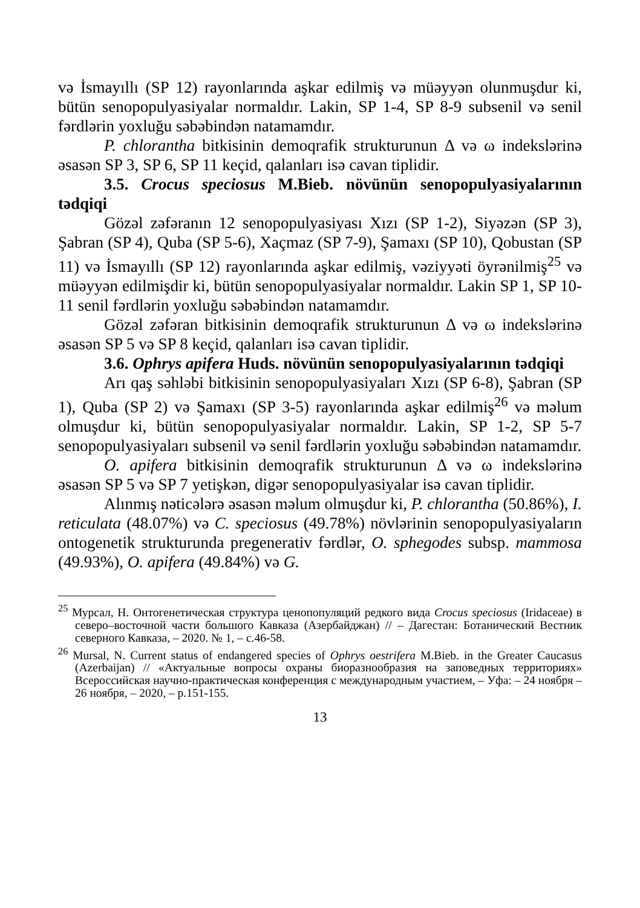və İsmayıllı (SP 12) rayonlarında aşkar edilmiş və müəyyən olunmuşdur ki, bütün senopopulyasiyalar normaldır. Lakin, SP 1-4, SP 8-9 subsenil və senil fərdlərin yoxluğu səbəbindən natamamdır.
P. chlorantha bitkisinin demoqrafik strukturunun Δ və ω indekslərinə əsasən SP 3, SP 6, SP 11 keçid, qalanları isə cavan tiplidir.
3.5. Crocus speciosus M.Bieb. növünün senopopulyasiyalarının tədqiqi
Gözəl zəfəranın 12 senopopulyasiyası Xızı (SP 1-2), Siyəzən (SP 3), Şabran (SP 4), Quba (SP 5-6), Xaçmaz (SP 7-9), Şamaxı (SP 10), Qobustan (SP 11) və İsmayıllı (SP 12) rayonlarında aşkar edilmiş, vəziyyəti öyrənilmiş<sup>25</sup> və müəyyən edilmişdir ki, bütün senopopulyasiyalar normaldır. Lakin SP 1, SP 10-11 senil fərdlərin yoxluğu səbəbindən natamamdır.
Gözəl zəfəran bitkisinin demoqrafik strukturunun Δ və ω indekslərinə əsasən SP 5 və SP 8 keçid, qalanları isə cavan tiplidir.
3.6. Ophrys apifera Huds. növünün senopopulyasiyalarının tədqiqi
Arı qaş səhləbi bitkisinin senopopulyasiyaları Xızı (SP 6-8), Şabran (SP 1), Quba (SP 2) və Şamaxı (SP 3-5) rayonlarında aşkar edilmiş<sup>26</sup> və məlum olmuşdur ki, bütün senopopulyasiyalar normaldır. Lakin, SP 1-2, SP 5-7 senopopulyasiyaları subsenil və senil fərdlərin yoxluğu səbəbindən natamamdır.
O. apifera bitkisinin demoqrafik strukturunun Δ və ω indekslərinə əsasən SP 5 və SP 7 yetişkən, digər senopopulyasiyalar isə cavan tiplidir.
Alınmış nəticələrə əsasən məlum olmuşdur ki, P. chlorantha (50.86%), I. reticulata (48.07%) və C. speciosus (49.78%) növlərinin senopopulyasiyaların ontogenetik strukturunda pregenerativ fərdlər, O. sphegodes subsp. mammosa (49.93%), O. apifera (49.84%) və G.
<sup>25</sup> Мурсал, Н. Онтогенетическая структура ценопопуляций редкого вида Crocus speciosus (Iridaceae) в северо–восточной части большого Кавказа (Азербайджан) // – Дагестан: Ботанический Вестник северного Кавказа, – 2020. № 1, – с.46-58.
<sup>26</sup> Mursal, N. Current status of endangered species of Ophrys oestrifera M.Bieb. in the Greater Caucasus (Azerbaijan) // «Актуальные вопросы охраны биоразнообразия на заповедных территориях» Всероссийская научно-практическая конференция с международным участием, – Уфа: – 24 ноября – 26 ноября, – 2020, – p.151-155.
13